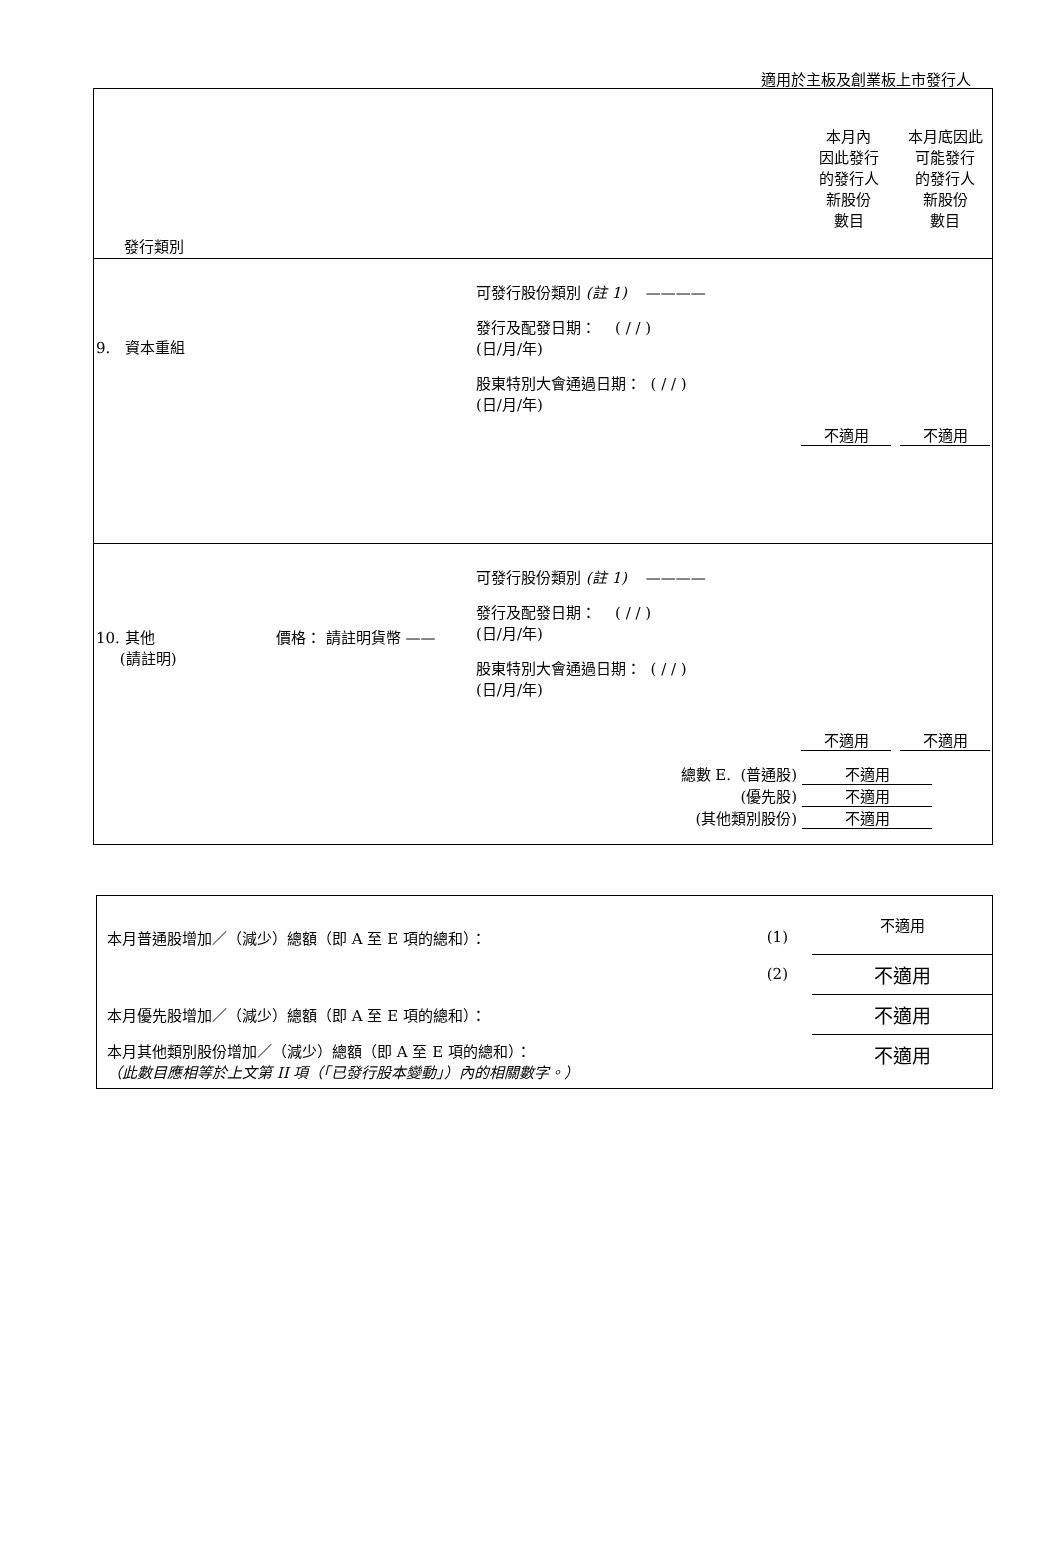適用於主板及創業板上市發行人
| 發行類別 | 本月內 因此發行 的發行人 新股份 數目 | 本月底因此 可能發行 的發行人 新股份 數目 |
| 9. 資本重組 可發行股份類別 (註 1) ———— 發行及配發日期： ( / / ) (日/月/年) 股東特別大會通過日期： ( / / ) (日/月/年) | 不適用 | 不適用 |
| 10. 其他 (請註明) 價格： 請註明貨幣 —— 可發行股份類別 (註 1) ———— 發行及配發日期： ( / / ) (日/月/年) 股東特別大會通過日期： ( / / ) (日/月/年) | 不適用 | 不適用 |
| 總數 E. (普通股) 不適用 (優先股) 不適用 (其他類別股份) 不適用 | | |
| 本月普通股增加／（減少）總額（即 A 至 E 項的總和）： | (1) | 不適用 |
| | (2) | 不適用 |
| 本月優先股增加／（減少）總額（即 A 至 E 項的總和）： | | 不適用 |
| 本月其他類別股份增加／（減少）總額（即 A 至 E 項的總和）： （此數目應相等於上文第 II 項（「已發行股本變動」）內的相關數字。） | | 不適用 |